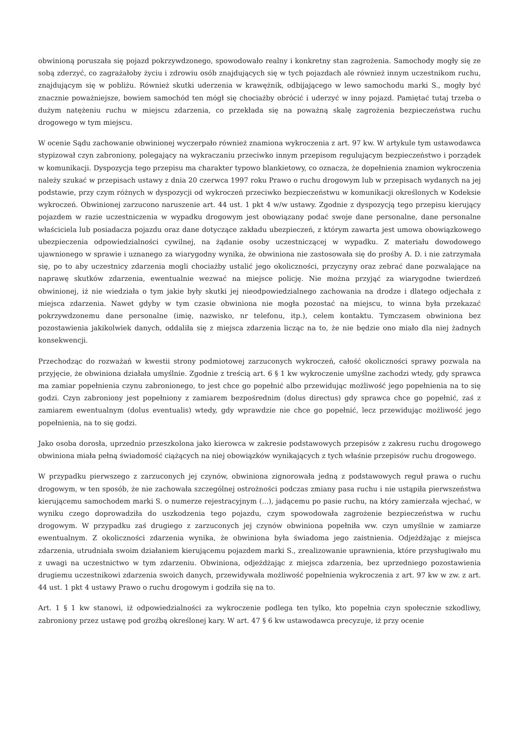obwinioną poruszała się pojazd pokrzywdzonego, spowodowało realny i konkretny stan zagrożenia. Samochody mogły się ze sobą zderzyć, co zagrażałoby życiu i zdrowiu osób znajdujących się w tych pojazdach ale również innym uczestnikom ruchu, znajdującym się w pobliżu. Również skutki uderzenia w krawężnik, odbijającego w lewo samochodu marki S., mogły być znacznie poważniejsze, bowiem samochód ten mógł się chociażby obrócić i uderzyć w inny pojazd. Pamiętać tutaj trzeba o dużym natężeniu ruchu w miejscu zdarzenia, co przekłada się na poważną skalę zagrożenia bezpieczeństwa ruchu drogowego w tym miejscu.
W ocenie Sądu zachowanie obwinionej wyczerpało również znamiona wykroczenia z art. 97 kw. W artykule tym ustawodawca stypizował czyn zabroniony, polegający na wykraczaniu przeciwko innym przepisom regulującym bezpieczeństwo i porządek w komunikacji. Dyspozycja tego przepisu ma charakter typowo blankietowy, co oznacza, że dopełnienia znamion wykroczenia należy szukać w przepisach ustawy z dnia 20 czerwca 1997 roku Prawo o ruchu drogowym lub w przepisach wydanych na jej podstawie, przy czym różnych w dyspozycji od wykroczeń przeciwko bezpieczeństwu w komunikacji określonych w Kodeksie wykroczeń. Obwinionej zarzucono naruszenie art. 44 ust. 1 pkt 4 w/w ustawy. Zgodnie z dyspozycją tego przepisu kierujący pojazdem w razie uczestniczenia w wypadku drogowym jest obowiązany podać swoje dane personalne, dane personalne właściciela lub posiadacza pojazdu oraz dane dotyczące zakładu ubezpieczeń, z którym zawarta jest umowa obowiązkowego ubezpieczenia odpowiedzialności cywilnej, na żądanie osoby uczestniczącej w wypadku. Z materiału dowodowego ujawnionego w sprawie i uznanego za wiarygodny wynika, że obwiniona nie zastosowała się do prośby A. D. i nie zatrzymała się, po to aby uczestnicy zdarzenia mogli chociażby ustalić jego okoliczności, przyczyny oraz zebrać dane pozwalające na naprawę skutków zdarzenia, ewentualnie wezwać na miejsce policję. Nie można przyjąć za wiarygodne twierdzeń obwinionej, iż nie wiedziała o tym jakie były skutki jej nieodpowiedzialnego zachowania na drodze i dlatego odjechała z miejsca zdarzenia. Nawet gdyby w tym czasie obwiniona nie mogła pozostać na miejscu, to winna była przekazać pokrzywdzonemu dane personalne (imię, nazwisko, nr telefonu, itp.), celem kontaktu. Tymczasem obwiniona bez pozostawienia jakikolwiek danych, oddaliła się z miejsca zdarzenia licząc na to, że nie będzie ono miało dla niej żadnych konsekwencji.
Przechodząc do rozważań w kwestii strony podmiotowej zarzuconych wykroczeń, całość okoliczności sprawy pozwala na przyjęcie, że obwiniona działała umyślnie. Zgodnie z treścią art. 6 § 1 kw wykroczenie umyślne zachodzi wtedy, gdy sprawca ma zamiar popełnienia czynu zabronionego, to jest chce go popełnić albo przewidując możliwość jego popełnienia na to się godzi. Czyn zabroniony jest popełniony z zamiarem bezpośrednim (dolus directus) gdy sprawca chce go popełnić, zaś z zamiarem ewentualnym (dolus eventualis) wtedy, gdy wprawdzie nie chce go popełnić, lecz przewidując możliwość jego popełnienia, na to się godzi.
Jako osoba dorosła, uprzednio przeszkolona jako kierowca w zakresie podstawowych przepisów z zakresu ruchu drogowego obwiniona miała pełną świadomość ciążących na niej obowiązków wynikających z tych właśnie przepisów ruchu drogowego.
W przypadku pierwszego z zarzuconych jej czynów, obwiniona zignorowała jedną z podstawowych reguł prawa o ruchu drogowym, w ten sposób, że nie zachowała szczególnej ostrożności podczas zmiany pasa ruchu i nie ustąpiła pierwszeństwa kierującemu samochodem marki S. o numerze rejestracyjnym (...), jadącemu po pasie ruchu, na który zamierzała wjechać, w wyniku czego doprowadziła do uszkodzenia tego pojazdu, czym spowodowała zagrożenie bezpieczeństwa w ruchu drogowym. W przypadku zaś drugiego z zarzuconych jej czynów obwiniona popełniła ww. czyn umyślnie w zamiarze ewentualnym. Z okoliczności zdarzenia wynika, że obwiniona była świadoma jego zaistnienia. Odjeżdżając z miejsca zdarzenia, utrudniała swoim działaniem kierującemu pojazdem marki S., zrealizowanie uprawnienia, które przysługiwało mu z uwagi na uczestnictwo w tym zdarzeniu. Obwiniona, odjeżdżając z miejsca zdarzenia, bez uprzedniego pozostawienia drugiemu uczestnikowi zdarzenia swoich danych, przewidywała możliwość popełnienia wykroczenia z art. 97 kw w zw. z art. 44 ust. 1 pkt 4 ustawy Prawo o ruchu drogowym i godziła się na to.
Art. 1 § 1 kw stanowi, iż odpowiedzialności za wykroczenie podlega ten tylko, kto popełnia czyn społecznie szkodliwy, zabroniony przez ustawę pod groźbą określonej kary. W art. 47 § 6 kw ustawodawca precyzuje, iż przy ocenie